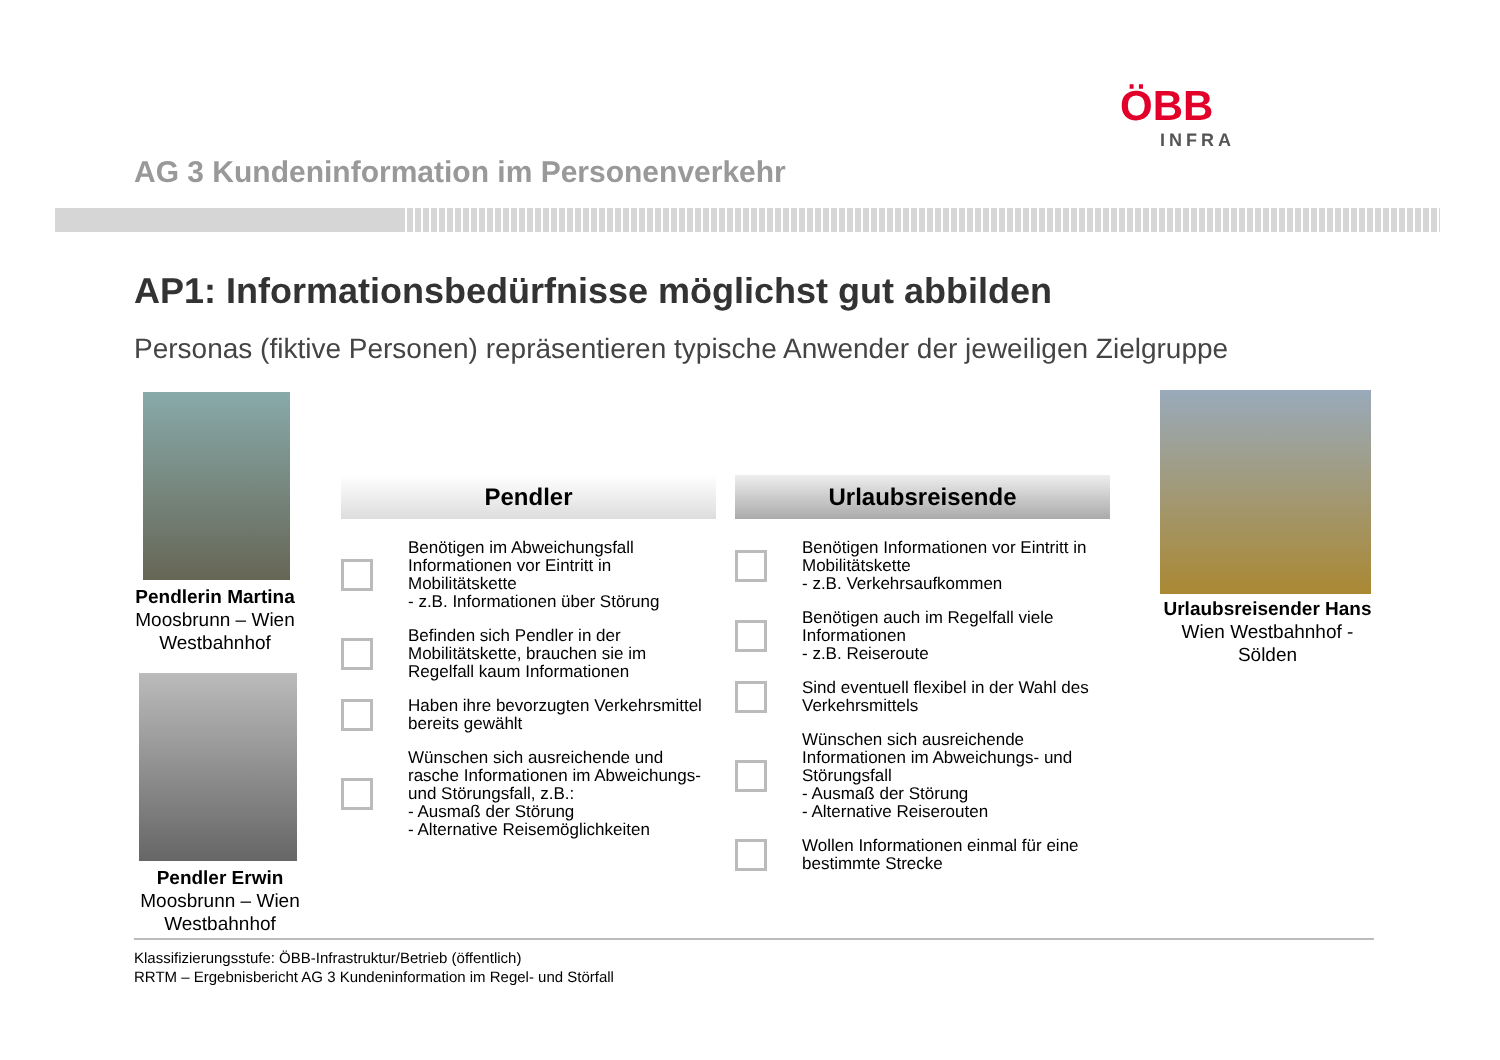ÖBB
INFRA
AG 3 Kundeninformation im Personenverkehr
AP1: Informationsbedürfnisse möglichst gut abbilden
Personas (fiktive Personen) repräsentieren typische Anwender der jeweiligen Zielgruppe
Pendlerin Martina
Moosbrunn – Wien Westbahnhof
Pendler Erwin
Moosbrunn – Wien Westbahnhof
Urlaubsreisender Hans
Wien Westbahnhof - Sölden
Pendler
Benötigen im Abweichungsfall Informationen vor Eintritt in Mobilitätskette
- z.B. Informationen über Störung
Befinden sich Pendler in der Mobilitätskette, brauchen sie im Regelfall kaum Informationen
Haben ihre bevorzugten Verkehrsmittel bereits gewählt
Wünschen sich ausreichende und rasche Informationen im Abweichungs- und Störungsfall, z.B.:
- Ausmaß der Störung
- Alternative Reisemöglichkeiten
Urlaubsreisende
Benötigen Informationen vor Eintritt in Mobilitätskette
- z.B. Verkehrsaufkommen
Benötigen auch im Regelfall viele Informationen
- z.B. Reiseroute
Sind eventuell flexibel in der Wahl des Verkehrsmittels
Wünschen sich ausreichende Informationen im Abweichungs- und Störungsfall
- Ausmaß der Störung
- Alternative Reiserouten
Wollen Informationen einmal für eine bestimmte Strecke
Klassifizierungsstufe: ÖBB-Infrastruktur/Betrieb (öffentlich)
RRTM – Ergebnisbericht AG 3 Kundeninformation im Regel- und Störfall